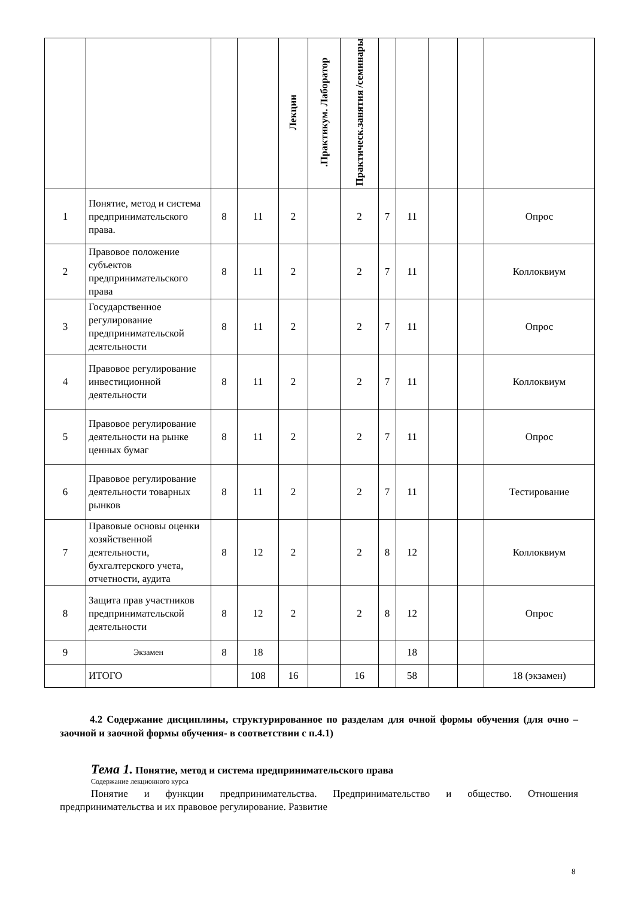| | | | | Лекции | .Практикум. Лаборатор | Практическ.занятия /семинары | | | | | |
| --- | --- | --- | --- | --- | --- | --- | --- | --- | --- | --- | --- |
| 1 | Понятие, метод и система предпринимательского права. | 8 | 11 | 2 | | 2 | 7 | 11 | | | Опрос |
| 2 | Правовое положение субъектов предпринимательского права | 8 | 11 | 2 | | 2 | 7 | 11 | | | Коллоквиум |
| 3 | Государственное регулирование предпринимательской деятельности | 8 | 11 | 2 | | 2 | 7 | 11 | | | Опрос |
| 4 | Правовое регулирование инвестиционной деятельности | 8 | 11 | 2 | | 2 | 7 | 11 | | | Коллоквиум |
| 5 | Правовое регулирование деятельности на рынке ценных бумаг | 8 | 11 | 2 | | 2 | 7 | 11 | | | Опрос |
| 6 | Правовое регулирование деятельности товарных рынков | 8 | 11 | 2 | | 2 | 7 | 11 | | | Тестирование |
| 7 | Правовые основы оценки хозяйственной деятельности, бухгалтерского учета, отчетности, аудита | 8 | 12 | 2 | | 2 | 8 | 12 | | | Коллоквиум |
| 8 | Защита прав участников предпринимательской деятельности | 8 | 12 | 2 | | 2 | 8 | 12 | | | Опрос |
| 9 | Экзамен | 8 | 18 | | | | | 18 | | | |
| | ИТОГО | | 108 | 16 | | 16 | | 58 | | | 18 (экзамен) |
4.2 Содержание дисциплины, структурированное по разделам для очной формы обучения (для очно – заочной и заочной формы обучения- в соответствии с п.4.1)
Тема 1. Понятие, метод и система предпринимательского права
Содержание лекционного курса
Понятие и функции предпринимательства. Предпринимательство и общество. Отношения предпринимательства и их правовое регулирование. Развитие
8